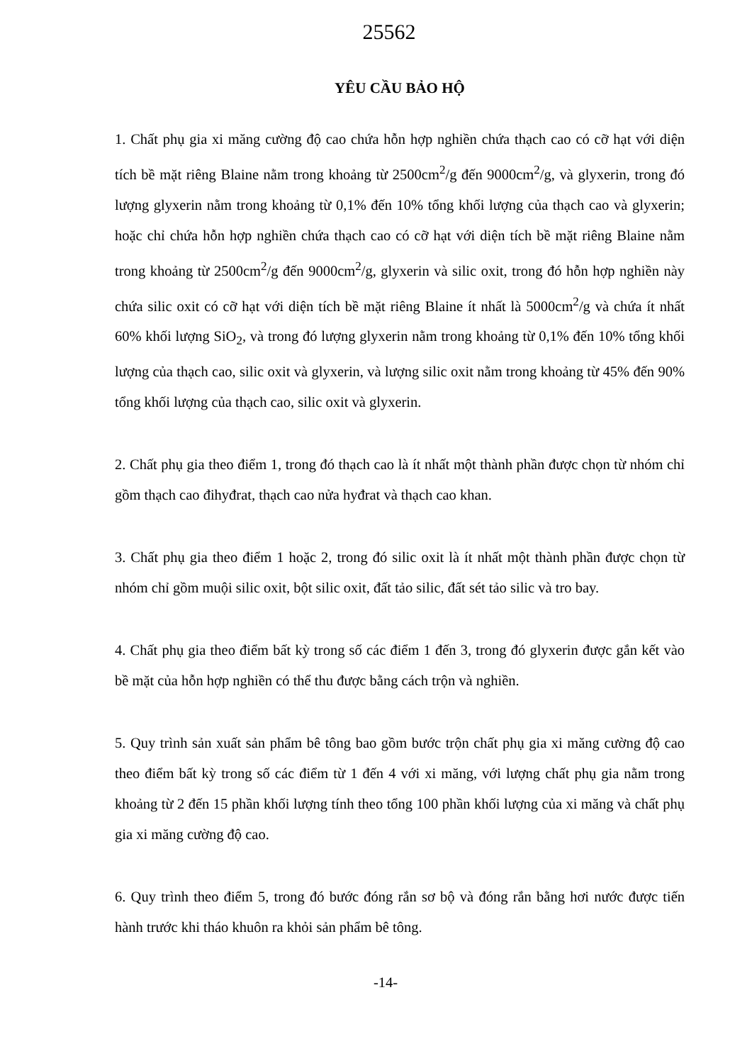25562
YÊU CẦU BẢO HỘ
1. Chất phụ gia xi măng cường độ cao chứa hỗn hợp nghiền chứa thạch cao có cỡ hạt với diện tích bề mặt riêng Blaine nằm trong khoảng từ 2500cm<sup>2</sup>/g đến 9000cm<sup>2</sup>/g, và glyxerin, trong đó lượng glyxerin nằm trong khoảng từ 0,1% đến 10% tổng khối lượng của thạch cao và glyxerin; hoặc chỉ chứa hỗn hợp nghiền chứa thạch cao có cỡ hạt với diện tích bề mặt riêng Blaine nằm trong khoảng từ 2500cm<sup>2</sup>/g đến 9000cm<sup>2</sup>/g, glyxerin và silic oxit, trong đó hỗn hợp nghiền này chứa silic oxit có cỡ hạt với diện tích bề mặt riêng Blaine ít nhất là 5000cm<sup>2</sup>/g và chứa ít nhất 60% khối lượng SiO<sub>2</sub>, và trong đó lượng glyxerin nằm trong khoảng từ 0,1% đến 10% tổng khối lượng của thạch cao, silic oxit và glyxerin, và lượng silic oxit nằm trong khoảng từ 45% đến 90% tổng khối lượng của thạch cao, silic oxit và glyxerin.
2. Chất phụ gia theo điểm 1, trong đó thạch cao là ít nhất một thành phần được chọn từ nhóm chỉ gồm thạch cao đihyđrat, thạch cao nửa hyđrat và thạch cao khan.
3. Chất phụ gia theo điểm 1 hoặc 2, trong đó silic oxit là ít nhất một thành phần được chọn từ nhóm chỉ gồm muội silic oxit, bột silic oxit, đất tảo silic, đất sét tảo silic và tro bay.
4. Chất phụ gia theo điểm bất kỳ trong số các điểm 1 đến 3, trong đó glyxerin được gắn kết vào bề mặt của hỗn hợp nghiền có thể thu được bằng cách trộn và nghiền.
5. Quy trình sản xuất sản phẩm bê tông bao gồm bước trộn chất phụ gia xi măng cường độ cao theo điểm bất kỳ trong số các điểm từ 1 đến 4 với xi măng, với lượng chất phụ gia nằm trong khoảng từ 2 đến 15 phần khối lượng tính theo tổng 100 phần khối lượng của xi măng và chất phụ gia xi măng cường độ cao.
6. Quy trình theo điểm 5, trong đó bước đóng rắn sơ bộ và đóng rắn bằng hơi nước được tiến hành trước khi tháo khuôn ra khỏi sản phẩm bê tông.
-14-